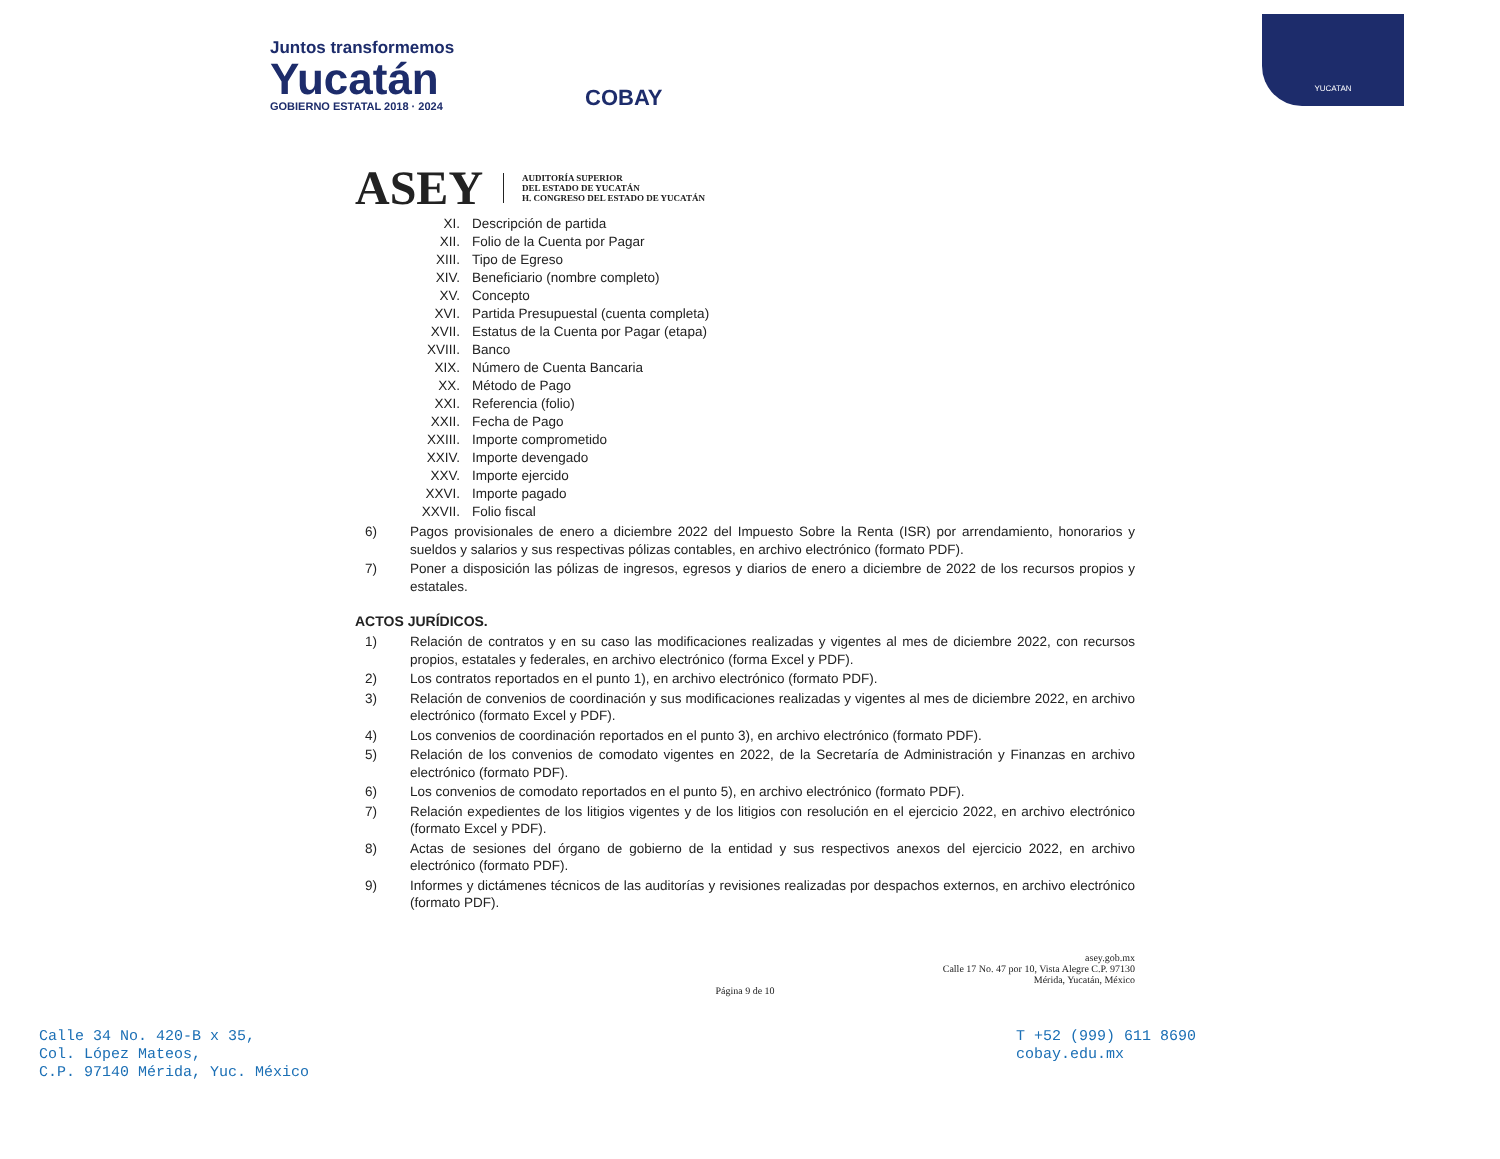Juntos transformemos
Yucatán
GOBIERNO ESTATAL 2018 · 2024
COBAY
YUCATAN
ASEY AUDITORÍA SUPERIOR
DEL ESTADO DE YUCATÁN
H. CONGRESO DEL ESTADO DE YUCATÁN
XI. Descripción de partida
XII. Folio de la Cuenta por Pagar
XIII. Tipo de Egreso
XIV. Beneficiario (nombre completo)
XV. Concepto
XVI. Partida Presupuestal (cuenta completa)
XVII. Estatus de la Cuenta por Pagar (etapa)
XVIII. Banco
XIX. Número de Cuenta Bancaria
XX. Método de Pago
XXI. Referencia (folio)
XXII. Fecha de Pago
XXIII. Importe comprometido
XXIV. Importe devengado
XXV. Importe ejercido
XXVI. Importe pagado
XXVII. Folio fiscal
6) Pagos provisionales de enero a diciembre 2022 del Impuesto Sobre la Renta (ISR) por arrendamiento, honorarios y sueldos y salarios y sus respectivas pólizas contables, en archivo electrónico (formato PDF).
7) Poner a disposición las pólizas de ingresos, egresos y diarios de enero a diciembre de 2022 de los recursos propios y estatales.
ACTOS JURÍDICOS.
1) Relación de contratos y en su caso las modificaciones realizadas y vigentes al mes de diciembre 2022, con recursos propios, estatales y federales, en archivo electrónico (forma Excel y PDF).
2) Los contratos reportados en el punto 1), en archivo electrónico (formato PDF).
3) Relación de convenios de coordinación y sus modificaciones realizadas y vigentes al mes de diciembre 2022, en archivo electrónico (formato Excel y PDF).
4) Los convenios de coordinación reportados en el punto 3), en archivo electrónico (formato PDF).
5) Relación de los convenios de comodato vigentes en 2022, de la Secretaría de Administración y Finanzas en archivo electrónico (formato PDF).
6) Los convenios de comodato reportados en el punto 5), en archivo electrónico (formato PDF).
7) Relación expedientes de los litigios vigentes y de los litigios con resolución en el ejercicio 2022, en archivo electrónico (formato Excel y PDF).
8) Actas de sesiones del órgano de gobierno de la entidad y sus respectivos anexos del ejercicio 2022, en archivo electrónico (formato PDF).
9) Informes y dictámenes técnicos de las auditorías y revisiones realizadas por despachos externos, en archivo electrónico (formato PDF).
asey.gob.mx
Calle 17 No. 47 por 10, Vista Alegre C.P. 97130
Mérida, Yucatán, México
Página 9 de 10
Calle 34 No. 420-B x 35,
Col. López Mateos,
C.P. 97140 Mérida, Yuc. México
T +52 (999) 611 8690
cobay.edu.mx